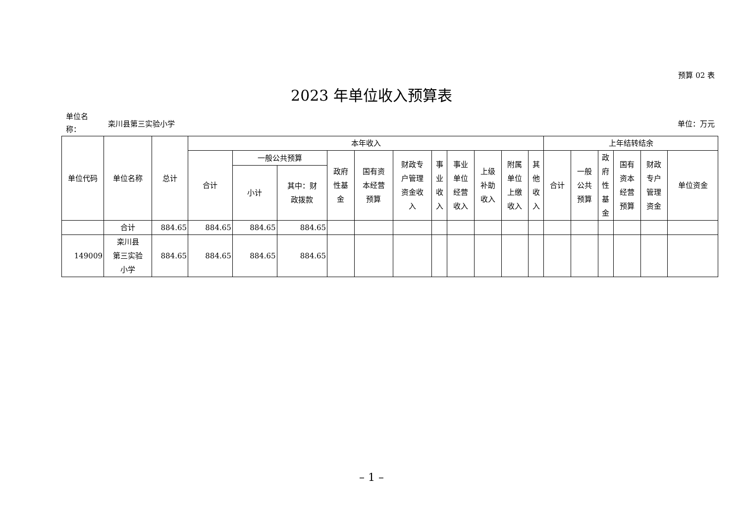预算 02 表
2023 年单位收入预算表
单位名
称：
栾川县第三实验小学 单位：万元
| 单位代码 | 单位名称 | 总计 | 本年收入 | | | | | | | | | | | 上年结转结余 | | | | | |
| --- | --- | --- | --- | --- | --- | --- | --- | --- | --- | --- | --- | --- | --- | --- | --- | --- | --- | --- | --- |
| | | | 合计 | 一般公共预算 | | 政府 性基 金 | 国有资 本经营 预算 | 财政专 户管理 资金收 入 | 事 业 收 入 | 事业 单位 经营 收入 | 上级 补助 收入 | 附属 单位 上缴 收入 | 其 他 收 入 | 合计 | 一般 公共 预算 | 政 府 性 基 金 | 国有 资本 经营 预算 | 财政 专户 管理 资金 | 单位资金 |
| | | | | 小计 | 其中：财 政拨款 | | | | | | | | | | | | | | |
| | 合计 | 884.65 | 884.65 | 884.65 | 884.65 | | | | | | | | | | | | | | |
| 149009 | 栾川县 第三实验 小学 | 884.65 | 884.65 | 884.65 | 884.65 | | | | | | | | | | | | | | |
– 1 –